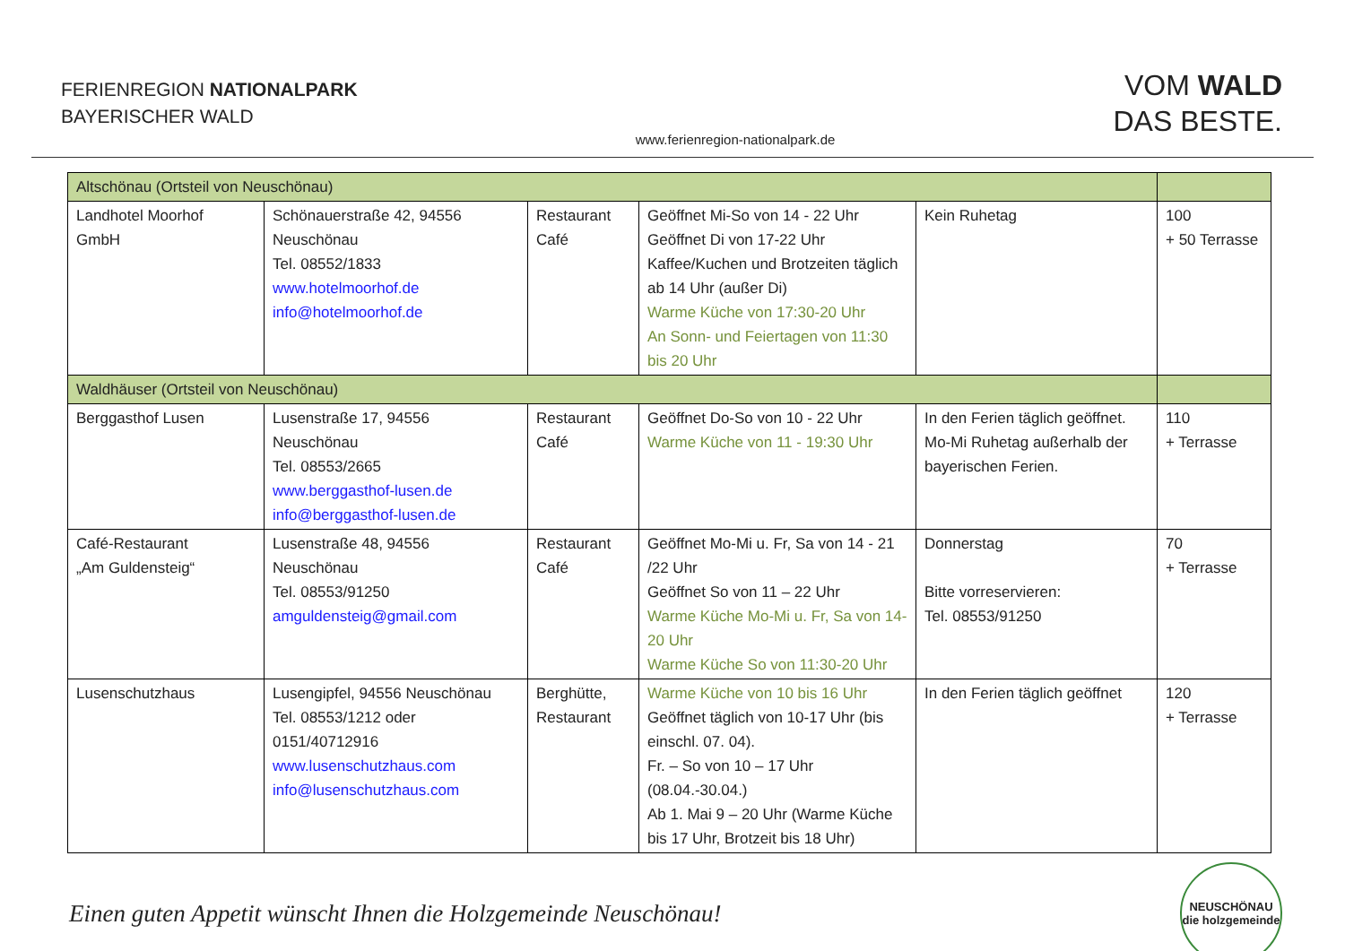FERIENREGION NATIONALPARK
BAYERISCHER WALD
www.ferienregion-nationalpark.de
VOM WALD
DAS BESTE.
| Altschönau (Ortsteil von Neuschönau) | | | | | |
| Landhotel Moorhof GmbH | Schönauerstraße 42, 94556 Neuschönau Tel. 08552/1833 www.hotelmoorhof.de info@hotelmoorhof.de | Restaurant Café | Geöffnet Mi-So von 14 - 22 Uhr Geöffnet Di von 17-22 Uhr Kaffee/Kuchen und Brotzeiten täglich ab 14 Uhr (außer Di) Warme Küche von 17:30-20 Uhr An Sonn- und Feiertagen von 11:30 bis 20 Uhr | Kein Ruhetag | 100 + 50 Terrasse |
| Waldhäuser (Ortsteil von Neuschönau) | | | | | |
| Berggasthof Lusen | Lusenstraße 17, 94556 Neuschönau Tel. 08553/2665 www.berggasthof-lusen.de info@berggasthof-lusen.de | Restaurant Café | Geöffnet Do-So von 10 - 22 Uhr Warme Küche von 11 - 19:30 Uhr | In den Ferien täglich geöffnet. Mo-Mi Ruhetag außerhalb der bayerischen Ferien. | 110 + Terrasse |
| Café-Restaurant „Am Guldensteig“ | Lusenstraße 48, 94556 Neuschönau Tel. 08553/91250 amguldensteig@gmail.com | Restaurant Café | Geöffnet Mo-Mi u. Fr, Sa von 14 - 21 /22 Uhr Geöffnet So von 11 – 22 Uhr Warme Küche Mo-Mi u. Fr, Sa von 14-20 Uhr Warme Küche So von 11:30-20 Uhr | Donnerstag Bitte vorreservieren: Tel. 08553/91250 | 70 + Terrasse |
| Lusenschutzhaus | Lusengipfel, 94556 Neuschönau Tel. 08553/1212 oder 0151/40712916 www.lusenschutzhaus.com info@lusenschutzhaus.com | Berghütte, Restaurant | Warme Küche von 10 bis 16 Uhr Geöffnet täglich von 10-17 Uhr (bis einschl. 07. 04). Fr. – So von 10 – 17 Uhr (08.04.-30.04.) Ab 1. Mai 9 – 20 Uhr (Warme Küche bis 17 Uhr, Brotzeit bis 18 Uhr) | In den Ferien täglich geöffnet | 120 + Terrasse |
Einen guten Appetit wünscht Ihnen die Holzgemeinde Neuschönau!
NEUSCHÖNAU
die holzgemeinde